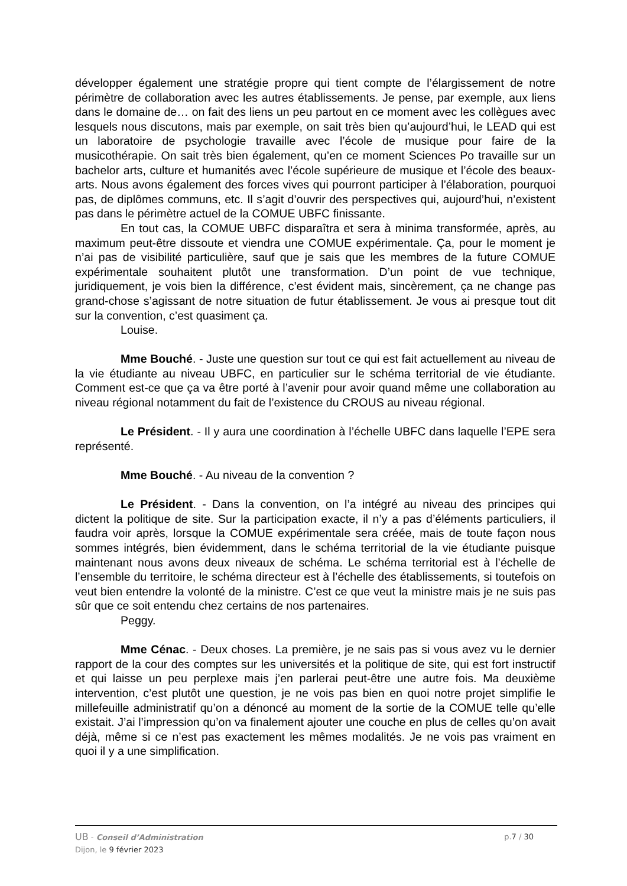développer également une stratégie propre qui tient compte de l’élargissement de notre périmètre de collaboration avec les autres établissements. Je pense, par exemple, aux liens dans le domaine de… on fait des liens un peu partout en ce moment avec les collègues avec lesquels nous discutons, mais par exemple, on sait très bien qu’aujourd’hui, le LEAD qui est un laboratoire de psychologie travaille avec l’école de musique pour faire de la musicothérapie. On sait très bien également, qu’en ce moment Sciences Po travaille sur un bachelor arts, culture et humanités avec l’école supérieure de musique et l’école des beaux-arts. Nous avons également des forces vives qui pourront participer à l’élaboration, pourquoi pas, de diplômes communs, etc. Il s’agit d’ouvrir des perspectives qui, aujourd’hui, n’existent pas dans le périmètre actuel de la COMUE UBFC finissante.
En tout cas, la COMUE UBFC disparaîtra et sera à minima transformée, après, au maximum peut-être dissoute et viendra une COMUE expérimentale. Ça, pour le moment je n’ai pas de visibilité particulière, sauf que je sais que les membres de la future COMUE expérimentale souhaitent plutôt une transformation. D’un point de vue technique, juridiquement, je vois bien la différence, c’est évident mais, sincèrement, ça ne change pas grand-chose s’agissant de notre situation de futur établissement. Je vous ai presque tout dit sur la convention, c’est quasiment ça.
Louise.
Mme Bouché. - Juste une question sur tout ce qui est fait actuellement au niveau de la vie étudiante au niveau UBFC, en particulier sur le schéma territorial de vie étudiante. Comment est-ce que ça va être porté à l’avenir pour avoir quand même une collaboration au niveau régional notamment du fait de l’existence du CROUS au niveau régional.
Le Président. - Il y aura une coordination à l’échelle UBFC dans laquelle l’EPE sera représenté.
Mme Bouché. - Au niveau de la convention ?
Le Président. - Dans la convention, on l’a intégré au niveau des principes qui dictent la politique de site. Sur la participation exacte, il n’y a pas d’éléments particuliers, il faudra voir après, lorsque la COMUE expérimentale sera créée, mais de toute façon nous sommes intégrés, bien évidemment, dans le schéma territorial de la vie étudiante puisque maintenant nous avons deux niveaux de schéma. Le schéma territorial est à l’échelle de l’ensemble du territoire, le schéma directeur est à l’échelle des établissements, si toutefois on veut bien entendre la volonté de la ministre. C’est ce que veut la ministre mais je ne suis pas sûr que ce soit entendu chez certains de nos partenaires.
Peggy.
Mme Cénac. - Deux choses. La première, je ne sais pas si vous avez vu le dernier rapport de la cour des comptes sur les universités et la politique de site, qui est fort instructif et qui laisse un peu perplexe mais j’en parlerai peut-être une autre fois. Ma deuxième intervention, c’est plutôt une question, je ne vois pas bien en quoi notre projet simplifie le millefeuille administratif qu’on a dénoncé au moment de la sortie de la COMUE telle qu’elle existait. J’ai l’impression qu’on va finalement ajouter une couche en plus de celles qu’on avait déjà, même si ce n’est pas exactement les mêmes modalités. Je ne vois pas vraiment en quoi il y a une simplification.
UB - Conseil d’Administration
Dijon, le 9 février 2023
p.7 / 30